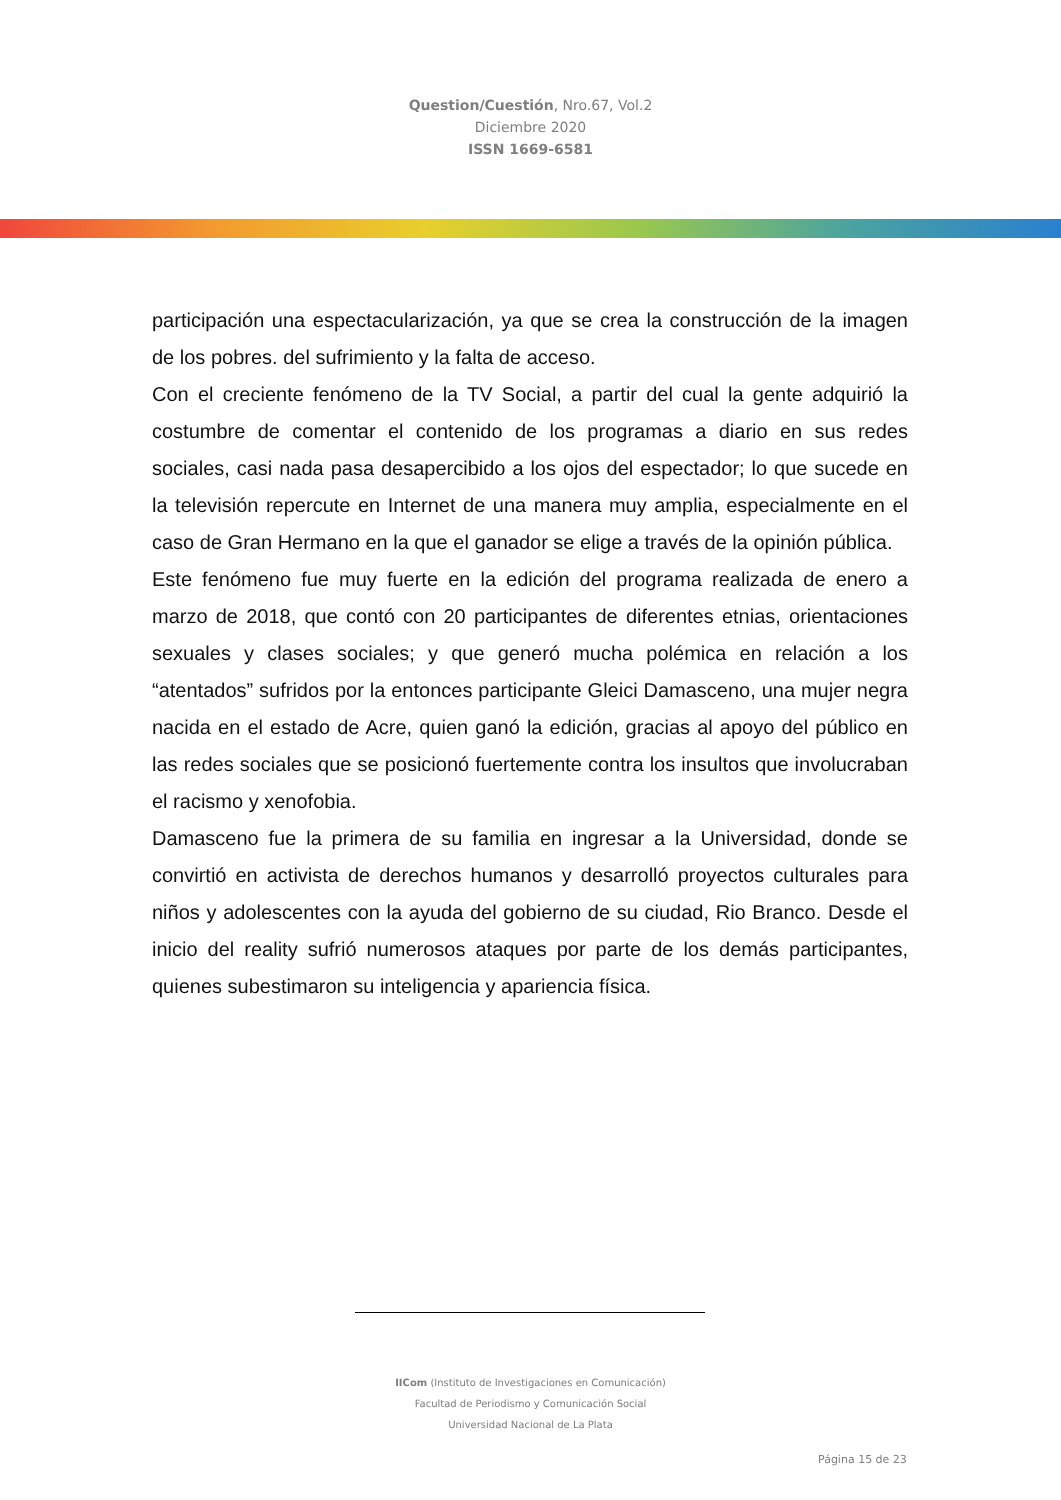Question/Cuestión, Nro.67, Vol.2
Diciembre 2020
ISSN 1669-6581
participación una espectacularización, ya que se crea la construcción de la imagen de los pobres. del sufrimiento y la falta de acceso.
Con el creciente fenómeno de la TV Social, a partir del cual la gente adquirió la costumbre de comentar el contenido de los programas a diario en sus redes sociales, casi nada pasa desapercibido a los ojos del espectador; lo que sucede en la televisión repercute en Internet de una manera muy amplia, especialmente en el caso de Gran Hermano en la que el ganador se elige a través de la opinión pública.
Este fenómeno fue muy fuerte en la edición del programa realizada de enero a marzo de 2018, que contó con 20 participantes de diferentes etnias, orientaciones sexuales y clases sociales; y que generó mucha polémica en relación a los “atentados” sufridos por la entonces participante Gleici Damasceno, una mujer negra nacida en el estado de Acre, quien ganó la edición, gracias al apoyo del público en las redes sociales que se posicionó fuertemente contra los insultos que involucraban el racismo y xenofobia.
Damasceno fue la primera de su familia en ingresar a la Universidad, donde se convirtió en activista de derechos humanos y desarrolló proyectos culturales para niños y adolescentes con la ayuda del gobierno de su ciudad, Rio Branco. Desde el inicio del reality sufrió numerosos ataques por parte de los demás participantes, quienes subestimaron su inteligencia y apariencia física.
IICom (Instituto de Investigaciones en Comunicación)
Facultad de Periodismo y Comunicación Social
Universidad Nacional de La Plata
Página 15 de 23